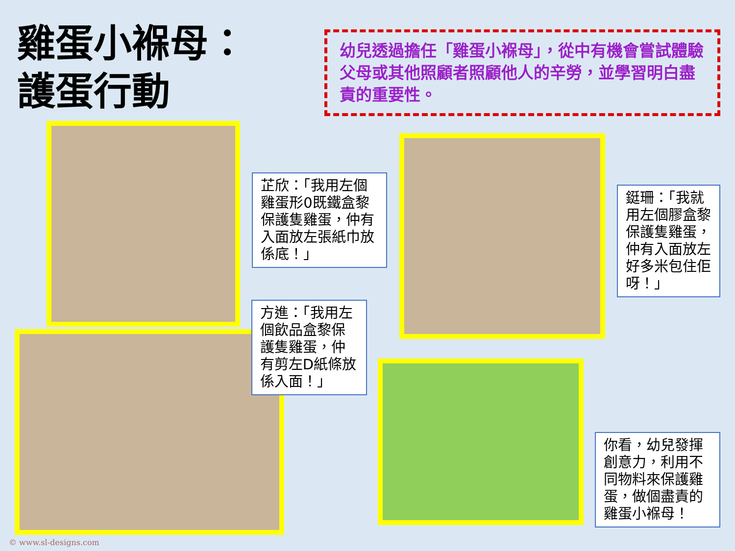雞蛋小褓母：
護蛋行動
幼兒透過擔任「雞蛋小褓母」，從中有機會嘗試體驗父母或其他照顧者照顧他人的辛勞，並學習明白盡責的重要性。
芷欣：「我用左個雞蛋形0既鐵盒黎保護隻雞蛋，仲有入面放左張紙巾放係底！」
鋌珊：「我就用左個膠盒黎保護隻雞蛋，仲有入面放左好多米包住佢呀！」
方進：「我用左個飲品盒黎保護隻雞蛋，仲有剪左D紙條放係入面！」
你看，幼兒發揮創意力，利用不同物料來保護雞蛋，做個盡責的雞蛋小褓母！
© www.sl-designs.com